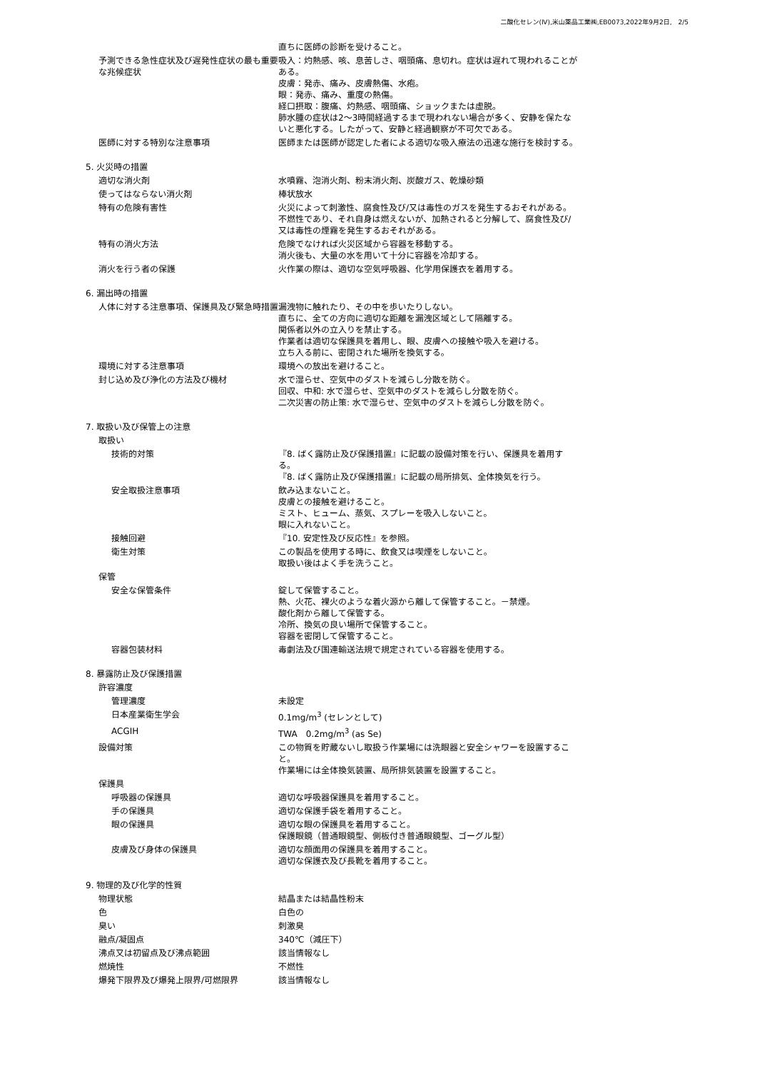二酸化セレン(Ⅳ),米山薬品工業㈱,EB0073,2022年9月2日,　2/5
直ちに医師の診断を受けること。
予測できる急性症状及び遅発性症状の最も重要な兆候症状 吸入：灼熱感、咳、息苦しさ、咽頭痛、息切れ。症状は遅れて現われることがある。
皮膚：発赤、痛み、皮膚熱傷、水疱。
眼：発赤、痛み、重度の熱傷。
経口摂取：腹痛、灼熱感、咽頭痛、ショックまたは虚脱。
肺水腫の症状は2～3時間経過するまで現われない場合が多く、安静を保たないと悪化する。したがって、安静と経過観察が不可欠である。
医師に対する特別な注意事項 医師または医師が認定した者による適切な吸入療法の迅速な施行を検討する。
5. 火災時の措置
適切な消火剤 水噴霧、泡消火剤、粉末消火剤、炭酸ガス、乾燥砂類
使ってはならない消火剤 棒状放水
特有の危険有害性 火災によって刺激性、腐食性及び/又は毒性のガスを発生するおそれがある。
不燃性であり、それ自身は燃えないが、加熱されると分解して、腐食性及び/又は毒性の煙霧を発生するおそれがある。
特有の消火方法 危険でなければ火災区域から容器を移動する。
消火後も、大量の水を用いて十分に容器を冷却する。
消火を行う者の保護 火作業の際は、適切な空気呼吸器、化学用保護衣を着用する。
6. 漏出時の措置
人体に対する注意事項、保護具及び緊急時措置 漏洩物に触れたり、その中を歩いたりしない。
直ちに、全ての方向に適切な距離を漏洩区域として隔離する。
関係者以外の立入りを禁止する。
作業者は適切な保護具を着用し、眼、皮膚への接触や吸入を避ける。
立ち入る前に、密閉された場所を換気する。
環境に対する注意事項 環境への放出を避けること。
封じ込め及び浄化の方法及び機材 水で湿らせ、空気中のダストを減らし分散を防ぐ。
回収、中和: 水で湿らせ、空気中のダストを減らし分散を防ぐ。
二次災害の防止策: 水で湿らせ、空気中のダストを減らし分散を防ぐ。
7. 取扱い及び保管上の注意
取扱い
技術的対策 『8. ばく露防止及び保護措置』に記載の設備対策を行い、保護具を着用する。
『8. ばく露防止及び保護措置』に記載の局所排気、全体換気を行う。
安全取扱注意事項 飲み込まないこと。
皮膚との接触を避けること。
ミスト、ヒューム、蒸気、スプレーを吸入しないこと。
眼に入れないこと。
接触回避 『10. 安定性及び反応性』を参照。
衛生対策 この製品を使用する時に、飲食又は喫煙をしないこと。
取扱い後はよく手を洗うこと。
保管
安全な保管条件 錠して保管すること。
熱、火花、裸火のような着火源から離して保管すること。－禁煙。
酸化剤から離して保管する。
冷所、換気の良い場所で保管すること。
容器を密閉して保管すること。
容器包装材料 毒劇法及び国連輸送法規で規定されている容器を使用する。
8. 暴露防止及び保護措置
許容濃度
管理濃度 未設定
日本産業衛生学会 0.1mg/m<sup>3</sup> (セレンとして)
ACGIH TWA　0.2mg/m<sup>3</sup> (as Se)
設備対策 この物質を貯蔵ないし取扱う作業場には洗眼器と安全シャワーを設置すること。
作業場には全体換気装置、局所排気装置を設置すること。
保護具
呼吸器の保護具 適切な呼吸器保護具を着用すること。
手の保護具 適切な保護手袋を着用すること。
眼の保護具 適切な眼の保護具を着用すること。
保護眼鏡（普通眼鏡型、側板付き普通眼鏡型、ゴーグル型）
皮膚及び身体の保護具 適切な顔面用の保護具を着用すること。
適切な保護衣及び長靴を着用すること。
9. 物理的及び化学的性質
物理状態 結晶または結晶性粉末
色 白色の
臭い 刺激臭
融点/凝固点 340℃（減圧下）
沸点又は初留点及び沸点範囲 該当情報なし
燃焼性 不燃性
爆発下限界及び爆発上限界/可燃限界 該当情報なし